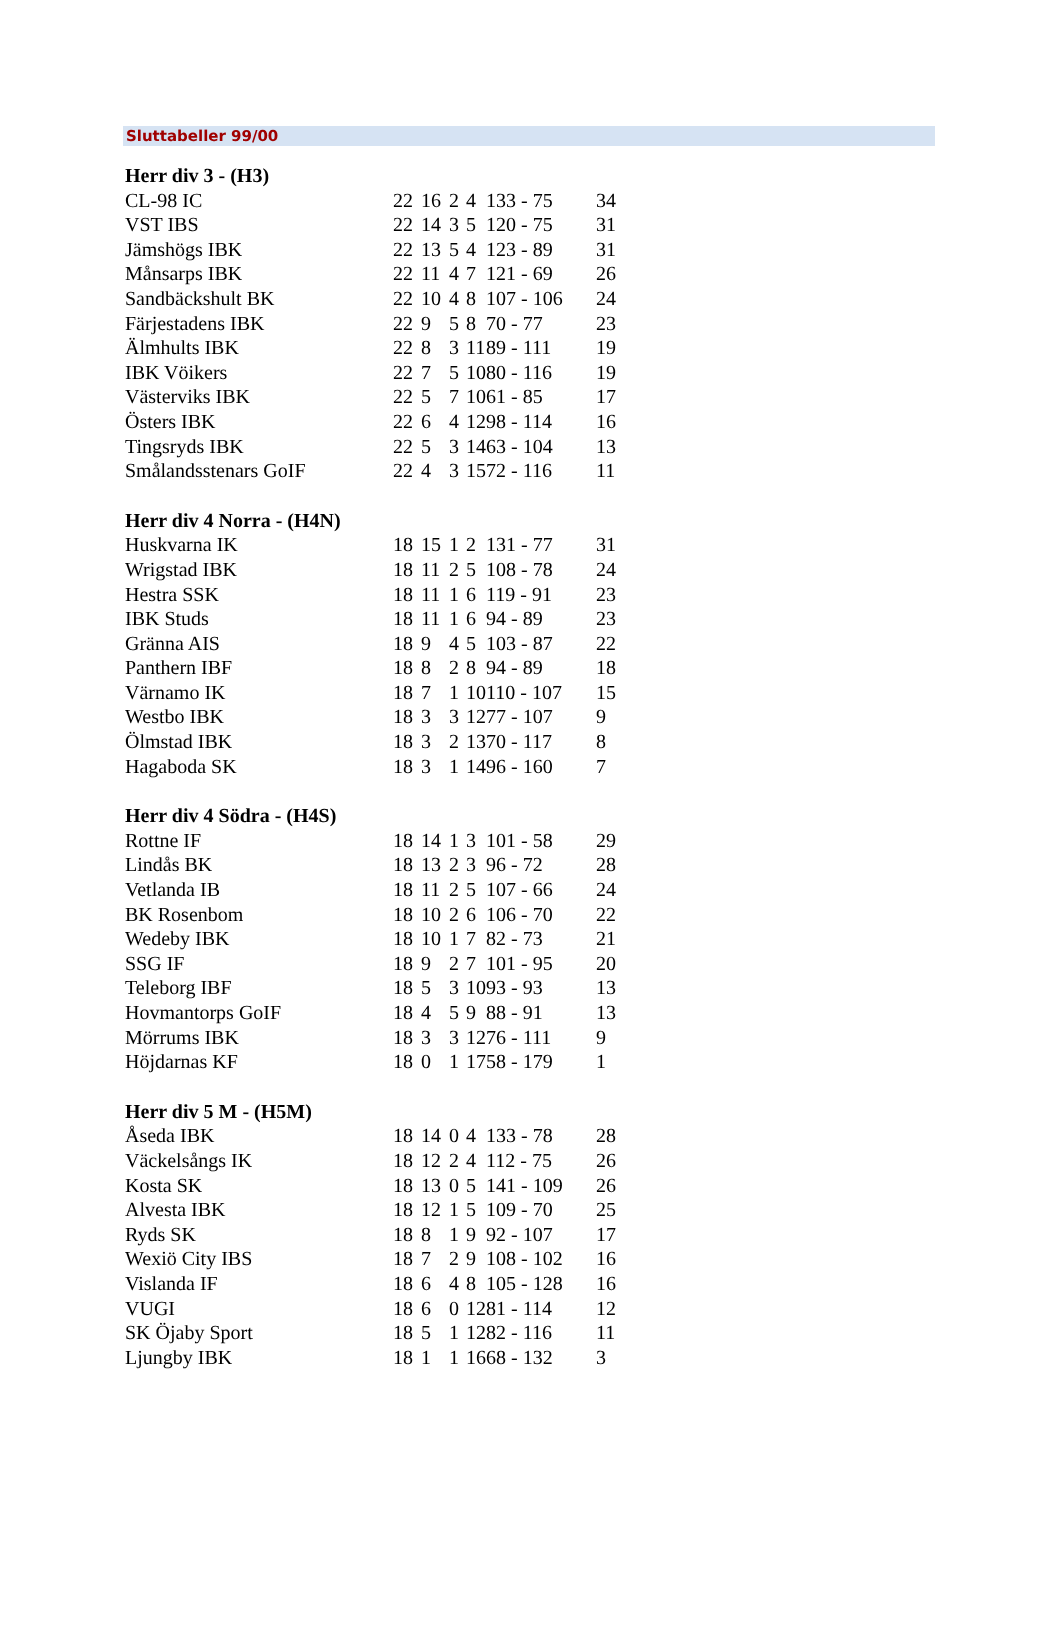Sluttabeller 99/00
| Herr div 3 - (H3) | | | | | | |
| --- | --- | --- | --- | --- | --- | --- |
| CL-98 IC | 22 | 16 | 2 | 4 | 133 - 75 | 34 |
| VST IBS | 22 | 14 | 3 | 5 | 120 - 75 | 31 |
| Jämshögs IBK | 22 | 13 | 5 | 4 | 123 - 89 | 31 |
| Månsarps IBK | 22 | 11 | 4 | 7 | 121 - 69 | 26 |
| Sandbäckshult BK | 22 | 10 | 4 | 8 | 107 - 106 | 24 |
| Färjestadens IBK | 22 | 9 | 5 | 8 | 70 - 77 | 23 |
| Älmhults IBK | 22 | 8 | 3 | 11 | 89 - 111 | 19 |
| IBK Vöikers | 22 | 7 | 5 | 10 | 80 - 116 | 19 |
| Västerviks IBK | 22 | 5 | 7 | 10 | 61 - 85 | 17 |
| Östers IBK | 22 | 6 | 4 | 12 | 98 - 114 | 16 |
| Tingsryds IBK | 22 | 5 | 3 | 14 | 63 - 104 | 13 |
| Smålandsstenars GoIF | 22 | 4 | 3 | 15 | 72 - 116 | 11 |
| Herr div 4 Norra - (H4N) | | | | | | |
| Huskvarna IK | 18 | 15 | 1 | 2 | 131 - 77 | 31 |
| Wrigstad IBK | 18 | 11 | 2 | 5 | 108 - 78 | 24 |
| Hestra SSK | 18 | 11 | 1 | 6 | 119 - 91 | 23 |
| IBK Studs | 18 | 11 | 1 | 6 | 94 - 89 | 23 |
| Gränna AIS | 18 | 9 | 4 | 5 | 103 - 87 | 22 |
| Panthern IBF | 18 | 8 | 2 | 8 | 94 - 89 | 18 |
| Värnamo IK | 18 | 7 | 1 | 10 | 110 - 107 | 15 |
| Westbo IBK | 18 | 3 | 3 | 12 | 77 - 107 | 9 |
| Ölmstad IBK | 18 | 3 | 2 | 13 | 70 - 117 | 8 |
| Hagaboda SK | 18 | 3 | 1 | 14 | 96 - 160 | 7 |
| Herr div 4 Södra - (H4S) | | | | | | |
| Rottne IF | 18 | 14 | 1 | 3 | 101 - 58 | 29 |
| Lindås BK | 18 | 13 | 2 | 3 | 96 - 72 | 28 |
| Vetlanda IB | 18 | 11 | 2 | 5 | 107 - 66 | 24 |
| BK Rosenbom | 18 | 10 | 2 | 6 | 106 - 70 | 22 |
| Wedeby IBK | 18 | 10 | 1 | 7 | 82 - 73 | 21 |
| SSG IF | 18 | 9 | 2 | 7 | 101 - 95 | 20 |
| Teleborg IBF | 18 | 5 | 3 | 10 | 93 - 93 | 13 |
| Hovmantorps GoIF | 18 | 4 | 5 | 9 | 88 - 91 | 13 |
| Mörrums IBK | 18 | 3 | 3 | 12 | 76 - 111 | 9 |
| Höjdarnas KF | 18 | 0 | 1 | 17 | 58 - 179 | 1 |
| Herr div 5 M - (H5M) | | | | | | |
| Åseda IBK | 18 | 14 | 0 | 4 | 133 - 78 | 28 |
| Väckelsångs IK | 18 | 12 | 2 | 4 | 112 - 75 | 26 |
| Kosta SK | 18 | 13 | 0 | 5 | 141 - 109 | 26 |
| Alvesta IBK | 18 | 12 | 1 | 5 | 109 - 70 | 25 |
| Ryds SK | 18 | 8 | 1 | 9 | 92 - 107 | 17 |
| Wexiö City IBS | 18 | 7 | 2 | 9 | 108 - 102 | 16 |
| Vislanda IF | 18 | 6 | 4 | 8 | 105 - 128 | 16 |
| VUGI | 18 | 6 | 0 | 12 | 81 - 114 | 12 |
| SK Öjaby Sport | 18 | 5 | 1 | 12 | 82 - 116 | 11 |
| Ljungby IBK | 18 | 1 | 1 | 16 | 68 - 132 | 3 |